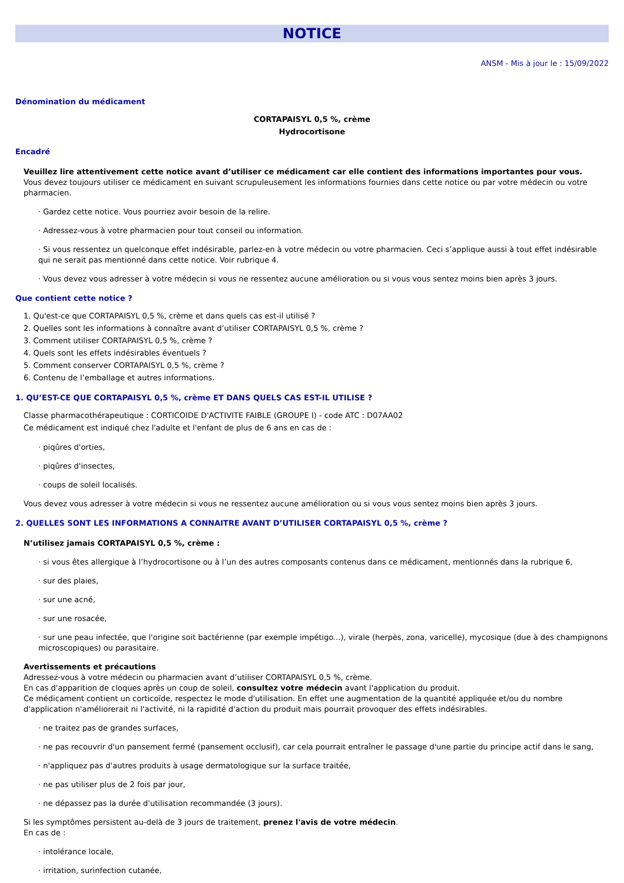NOTICE
ANSM - Mis à jour le : 15/09/2022
Dénomination du médicament
CORTAPAISYL 0,5 %, crème
Hydrocortisone
Encadré
Veuillez lire attentivement cette notice avant d’utiliser ce médicament car elle contient des informations importantes pour vous.
Vous devez toujours utiliser ce médicament en suivant scrupuleusement les informations fournies dans cette notice ou par votre médecin ou votre pharmacien.
· Gardez cette notice. Vous pourriez avoir besoin de la relire.
· Adressez-vous à votre pharmacien pour tout conseil ou information.
· Si vous ressentez un quelconque effet indésirable, parlez-en à votre médecin ou votre pharmacien. Ceci s’applique aussi à tout effet indésirable qui ne serait pas mentionné dans cette notice. Voir rubrique 4.
· Vous devez vous adresser à votre médecin si vous ne ressentez aucune amélioration ou si vous vous sentez moins bien après 3 jours.
Que contient cette notice ?
1. Qu'est-ce que CORTAPAISYL 0,5 %, crème et dans quels cas est-il utilisé ?
2. Quelles sont les informations à connaître avant d’utiliser CORTAPAISYL 0,5 %, crème ?
3. Comment utiliser CORTAPAISYL 0,5 %, crème ?
4. Quels sont les effets indésirables éventuels ?
5. Comment conserver CORTAPAISYL 0,5 %, crème ?
6. Contenu de l’emballage et autres informations.
1. QU’EST-CE QUE CORTAPAISYL 0,5 %, crème ET DANS QUELS CAS EST-IL UTILISE ?
Classe pharmacothérapeutique : CORTICOIDE D'ACTIVITE FAIBLE (GROUPE I) - code ATC : D07AA02
Ce médicament est indiqué chez l'adulte et l'enfant de plus de 6 ans en cas de :
· piqûres d'orties,
· piqûres d'insectes,
· coups de soleil localisés.
Vous devez vous adresser à votre médecin si vous ne ressentez aucune amélioration ou si vous vous sentez moins bien après 3 jours.
2. QUELLES SONT LES INFORMATIONS A CONNAITRE AVANT D’UTILISER CORTAPAISYL 0,5 %, crème ?
N’utilisez jamais CORTAPAISYL 0,5 %, crème :
· si vous êtes allergique à l’hydrocortisone ou à l’un des autres composants contenus dans ce médicament, mentionnés dans la rubrique 6,
· sur des plaies,
· sur une acné,
· sur une rosacée,
· sur une peau infectée, que l'origine soit bactérienne (par exemple impétigo...), virale (herpès, zona, varicelle), mycosique (due à des champignons microscopiques) ou parasitaire.
Avertissements et précautions
Adressez-vous à votre médecin ou pharmacien avant d’utiliser CORTAPAISYL 0,5 %, crème.
En cas d'apparition de cloques après un coup de soleil, consultez votre médecin avant l'application du produit.
Ce médicament contient un corticoïde, respectez le mode d'utilisation. En effet une augmentation de la quantité appliquée et/ou du nombre d'application n'améliorerait ni l'activité, ni la rapidité d'action du produit mais pourrait provoquer des effets indésirables.
· ne traitez pas de grandes surfaces,
· ne pas recouvrir d'un pansement fermé (pansement occlusif), car cela pourrait entraîner le passage d'une partie du principe actif dans le sang,
· n'appliquez pas d'autres produits à usage dermatologique sur la surface traitée,
· ne pas utiliser plus de 2 fois par jour,
· ne dépassez pas la durée d'utilisation recommandée (3 jours).
Si les symptômes persistent au-delà de 3 jours de traitement, prenez l'avis de votre médecin.
En cas de :
· intolérance locale,
· irritation, surinfection cutanée,